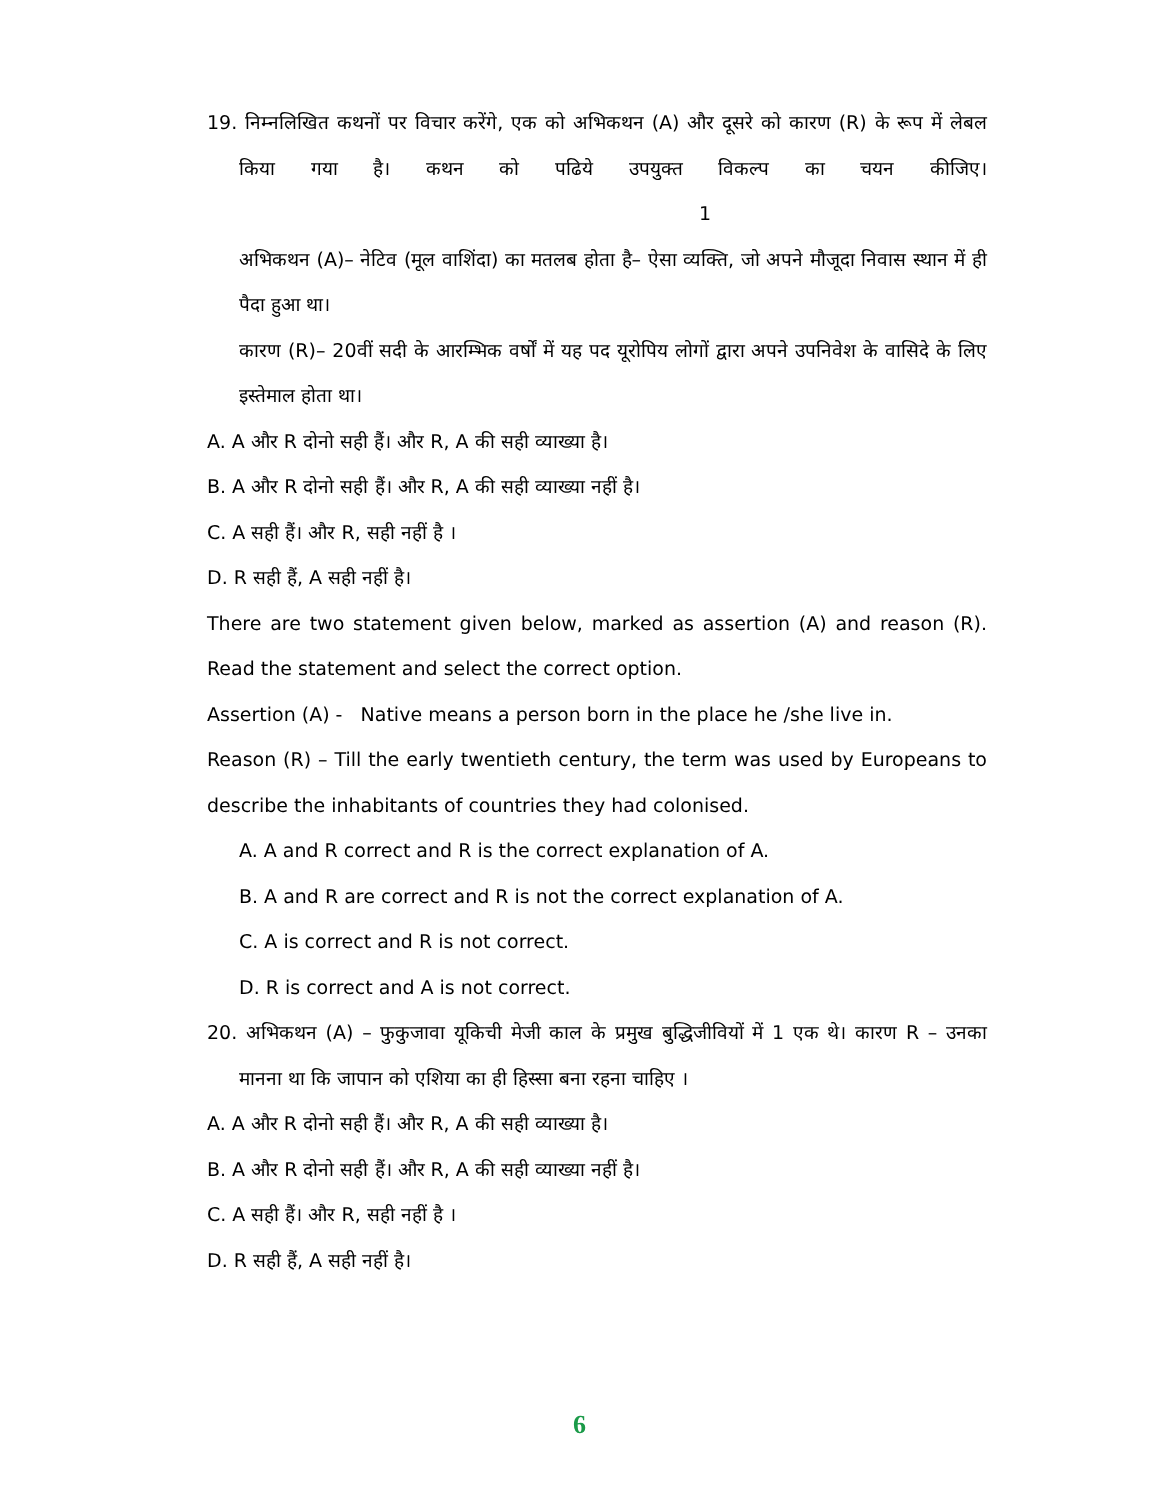19. निम्नलिखित कथनों पर विचार करेंगे, एक को अभिकथन (A) और दूसरे को कारण (R) के रूप में लेबल किया गया है। कथन को पढिये उपयुक्त विकल्प का चयन कीजिए। 1
अभिकथन (A)– नेटिव (मूल वाशिंदा) का मतलब होता है– ऐसा व्यक्ति, जो अपने मौजूदा निवास स्थान में ही पैदा हुआ था।
कारण (R)– 20वीं सदी के आरम्भिक वर्षों में यह पद यूरोपिय लोगों द्वारा अपने उपनिवेश के वासिदे के लिए इस्तेमाल होता था।
A. A और R दोनो सही हैं। और R, A की सही व्याख्या है।
B. A और R दोनो सही हैं। और R, A की सही व्याख्या नहीं है।
C. A सही हैं। और R, सही नहीं है ।
D. R सही हैं, A सही नहीं है।
There are two statement given below, marked as assertion (A) and reason (R). Read the statement and select the correct option.
Assertion (A) - Native means a person born in the place he /she live in.
Reason (R) – Till the early twentieth century, the term was used by Europeans to describe the inhabitants of countries they had colonised.
A. A and R correct and R is the correct explanation of A.
B. A and R are correct and R is not the correct explanation of A.
C. A is correct and R is not correct.
D. R is correct and A is not correct.
20. अभिकथन (A) – फुकुजावा यूकिची मेजी काल के प्रमुख बुद्धिजीवियों में 1 एक थे। कारण R – उनका मानना था कि जापान को एशिया का ही हिस्सा बना रहना चाहिए ।
A. A और R दोनो सही हैं। और R, A की सही व्याख्या है।
B. A और R दोनो सही हैं। और R, A की सही व्याख्या नहीं है।
C. A सही हैं। और R, सही नहीं है ।
D. R सही हैं, A सही नहीं है।
6